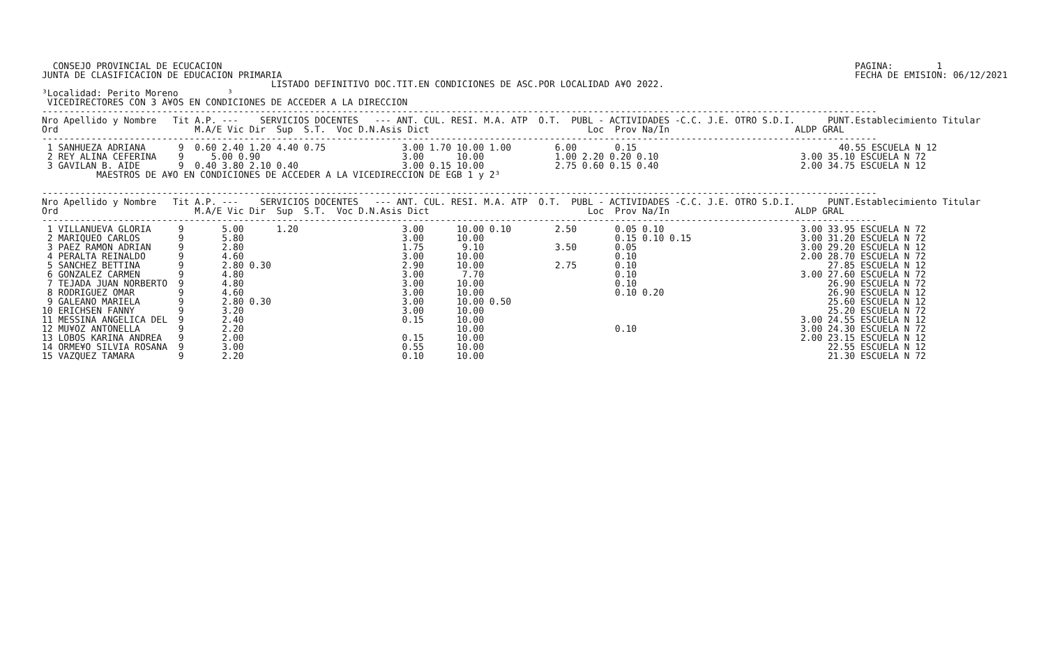CONSEJO PROVINCIAL DE ECUCACION
JUNTA DE CLASIFICACION DE EDUCACION PRIMARIA
PAGINA:        1
FECHA DE EMISION: 06/12/2021
                                          LISTADO DEFINITIVO DOC.TIT.EN CONDICIONES DE ASC.POR LOCALIDAD A¥O 2022.
³Localidad: Perito Moreno         ³
 VICEDIRECTORES CON 3 A¥OS EN CONDICIONES DE ACCEDER A LA DIRECCION
---------------------------------------------------------------------------------------------------------------------------------------------------------
Nro Apellido y Nombre   Tit A.P. ---    SERVICIOS DOCENTES   --- ANT. CUL. RESI. M.A. ATP  O.T.  PUBL - ACTIVIDADES -C.C. J.E. OTRO S.D.I.      PUNT.Establecimiento Titular
Ord                         M.A/E Vic Dir  Sup  S.T.  Voc D.N.Asis Dict                             Loc  Prov Na/In                       ALDP GRAL
---------------------------------------------------------------------------------------------------------------------------------------------------------
 1 SANHUEZA ADRIANA      9  0.60 2.40 1.20 4.40 0.75              3.00 1.70 10.00 1.00        6.00       0.15                                     40.55 ESCUELA N 12
 2 REY ALINA CEFERINA    9     5.00 0.90                          3.00      10.00             1.00 2.20 0.20 0.10                          3.00 35.10 ESCUELA N 72
 3 GAVILAN B. AIDE       9  0.40 3.80 2.10 0.40                   3.00 0.15 10.00             2.75 0.60 0.15 0.40                          2.00 34.75 ESCUELA N 12
          MAESTROS DE A¥O EN CONDICIONES DE ACCEDER A LA VICEDIRECCION DE EGB 1 y 2³

---------------------------------------------------------------------------------------------------------------------------------------------------------
Nro Apellido y Nombre   Tit A.P. ---    SERVICIOS DOCENTES   --- ANT. CUL. RESI. M.A. ATP  O.T.  PUBL - ACTIVIDADES -C.C. J.E. OTRO S.D.I.      PUNT.Establecimiento Titular
Ord                         M.A/E Vic Dir  Sup  S.T.  Voc D.N.Asis Dict                             Loc  Prov Na/In                       ALDP GRAL
---------------------------------------------------------------------------------------------------------------------------------------------------------
 1 VILLANUEVA GLORIA     9       5.00      1.20                   3.00      10.00 0.10        2.50       0.05 0.10                         3.00 33.95 ESCUELA N 72
 2 MARIQUEO CARLOS       9       5.80                             3.00      10.00                        0.15 0.10 0.15                    3.00 31.20 ESCUELA N 72
 3 PAEZ RAMON ADRIAN     9       2.80                             1.75       9.10             3.50       0.05                              3.00 29.20 ESCUELA N 12
 4 PERALTA REINALDO      9       4.60                             3.00      10.00                        0.10                              2.00 28.70 ESCUELA N 72
 5 SANCHEZ BETTINA       9       2.80 0.30                        2.90      10.00             2.75       0.10                                   27.85 ESCUELA N 12
 6 GONZALEZ CARMEN       9       4.80                             3.00       7.70                        0.10                              3.00 27.60 ESCUELA N 72
 7 TEJADA JUAN NORBERTO  9       4.80                             3.00      10.00                        0.10                                   26.90 ESCUELA N 72
 8 RODRIGUEZ OMAR        9       4.60                             3.00      10.00                        0.10 0.20                              26.90 ESCUELA N 12
 9 GALEANO MARIELA       9       2.80 0.30                        3.00      10.00 0.50                                                          25.60 ESCUELA N 12
10 ERICHSEN FANNY        9       3.20                             3.00      10.00                                                               25.20 ESCUELA N 72
11 MESSINA ANGELICA DEL  9       2.40                             0.15      10.00                                                          3.00 24.55 ESCUELA N 12
12 MU¥OZ ANTONELLA       9       2.20                                       10.00                        0.10                              3.00 24.30 ESCUELA N 72
13 LOBOS KARINA ANDREA   9       2.00                             0.15      10.00                                                          2.00 23.15 ESCUELA N 12
14 ORME¥O SILVIA ROSANA  9       3.00                             0.55      10.00                                                               22.55 ESCUELA N 12
15 VAZQUEZ TAMARA        9       2.20                             0.10      10.00                                                               21.30 ESCUELA N 72